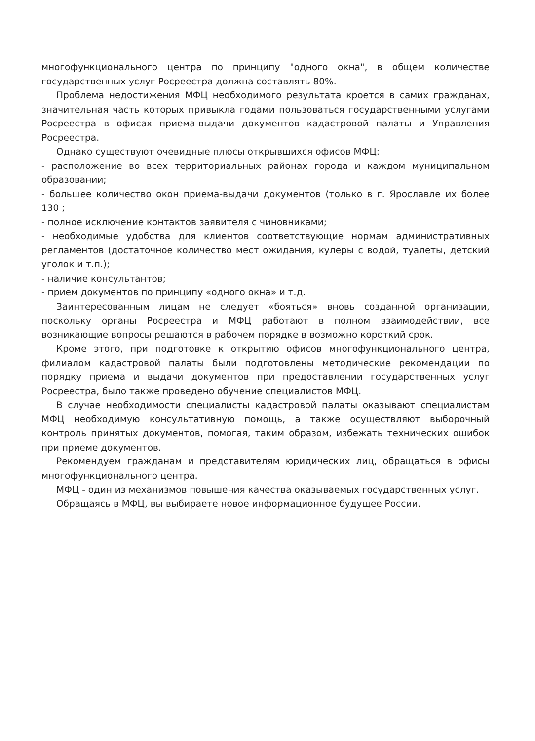многофункционального центра по принципу "одного окна", в общем количестве государственных услуг Росреестра должна составлять 80%.
Проблема недостижения МФЦ необходимого результата кроется в самих гражданах, значительная часть которых привыкла годами пользоваться государственными услугами Росреестра в офисах приема-выдачи документов кадастровой палаты и Управления Росреестра.
Однако существуют очевидные плюсы открывшихся офисов МФЦ:
- расположение во всех территориальных районах города и каждом муниципальном образовании;
- большее количество окон приема-выдачи документов (только в г. Ярославле их более 130 ;
- полное исключение контактов заявителя с чиновниками;
- необходимые удобства для клиентов соответствующие нормам административных регламентов (достаточное количество мест ожидания, кулеры с водой, туалеты, детский уголок и т.п.);
- наличие консультантов;
- прием документов по принципу «одного окна» и т.д.
Заинтересованным лицам не следует «бояться» вновь созданной организации, поскольку органы Росреестра и МФЦ работают в полном взаимодействии, все возникающие вопросы решаются в рабочем порядке в возможно короткий срок.
Кроме этого, при подготовке к открытию офисов многофункционального центра, филиалом кадастровой палаты были подготовлены методические рекомендации по порядку приема и выдачи документов при предоставлении государственных услуг Росреестра, было также проведено обучение специалистов МФЦ.
В случае необходимости специалисты кадастровой палаты оказывают специалистам МФЦ необходимую консультативную помощь, а также осуществляют выборочный контроль принятых документов, помогая, таким образом, избежать технических ошибок при приеме документов.
Рекомендуем гражданам и представителям юридических лиц, обращаться в офисы многофункционального центра.
МФЦ - один из механизмов повышения качества оказываемых государственных услуг.
Обращаясь в МФЦ, вы выбираете новое информационное будущее России.